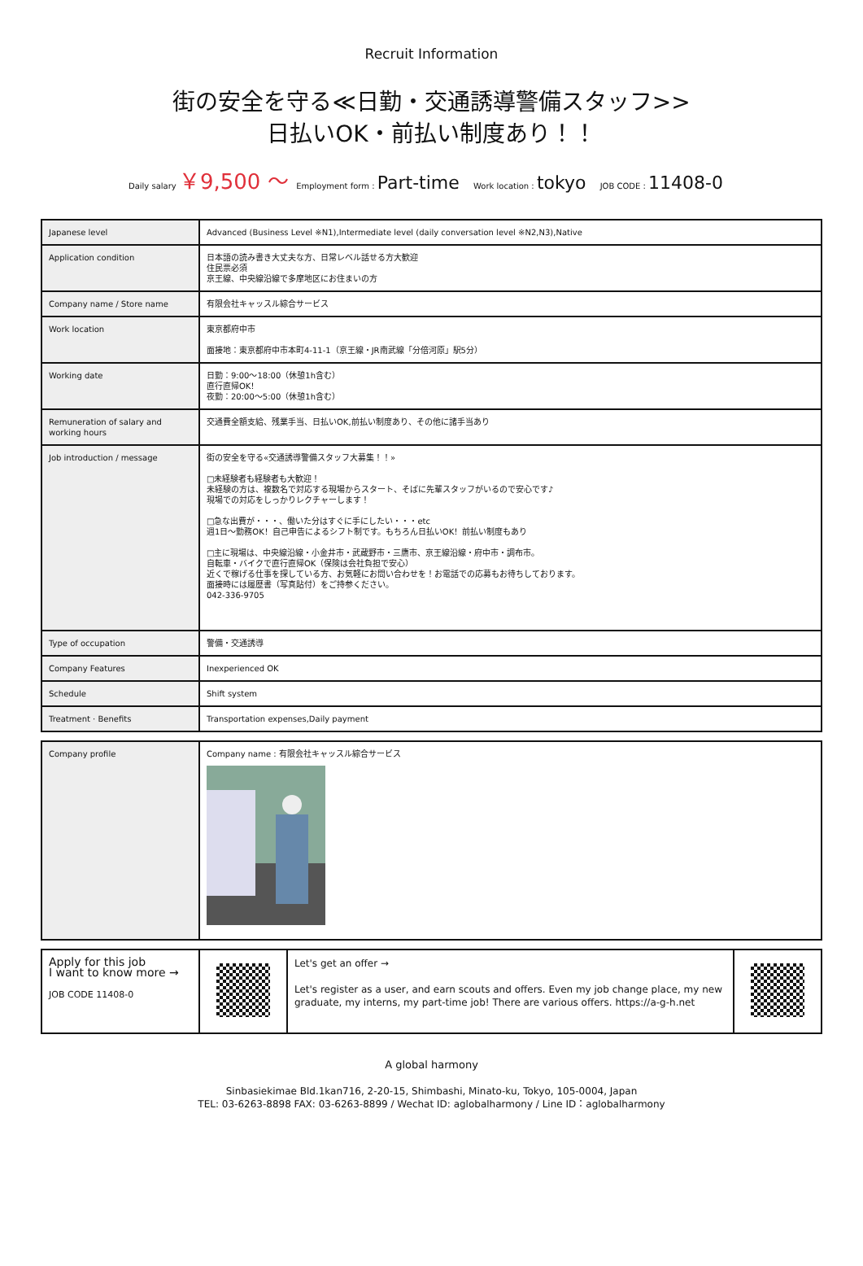Recruit Information
街の安全を守る≪日勤・交通誘導警備スタッフ>>
日払いOK・前払い制度あり！！
Daily salary ￥9,500 〜 Employment form : Part-time Work location : tokyo JOB CODE : 11408-0
| Japanese level | Advanced (Business Level ※N1),Intermediate level (daily conversation level ※N2,N3),Native |
| Application condition | 日本語の読み書き大丈夫な方、日常レベル話せる方大歓迎 住民票必須 京王線、中央線沿線で多摩地区にお住まいの方 |
| Company name / Store name | 有限会社キャッスル綜合サービス |
| Work location | 東京都府中市 面接地：東京都府中市本町4-11-1（京王線・JR南武線「分倍河原」駅5分） |
| Working date | 日勤：9:00～18:00（休憩1h含む） 直行直帰OK！ 夜勤：20:00～5:00（休憩1h含む） |
| Remuneration of salary and working hours | 交通費全額支給、残業手当、日払いOK,前払い制度あり、その他に諸手当あり |
| Job introduction / message | 街の安全を守る«交通誘導警備スタッフ大募集！！» □未経験者も経験者も大歓迎！ 未経験の方は、複数名で対応する現場からスタート、そばに先輩スタッフがいるので安心です♪ 現場での対応をしっかりレクチャーします！ □急な出費が・・・、働いた分はすぐに手にしたい・・・etc 週1日～勤務OK！自己申告によるシフト制です。もちろん日払いOK！前払い制度もあり □主に現場は、中央線沿線・小金井市・武蔵野市・三鷹市、京王線沿線・府中市・調布市。 自転車・バイクで直行直帰OK（保険は会社負担で安心） 近くで稼げる仕事を探している方、お気軽にお問い合わせを！お電話での応募もお待ちしております。 面接時には履歴書（写真貼付）をご持参ください。 042-336-9705 |
| Type of occupation | 警備・交通誘導 |
| Company Features | Inexperienced OK |
| Schedule | Shift system |
| Treatment · Benefits | Transportation expenses,Daily payment |
| Company profile | Company name : 有限会社キャッスル綜合サービス |
| Apply for this job I want to know more → JOB CODE 11408-0 | | Let's get an offer → Let's register as a user, and earn scouts and offers. Even my job change place, my new graduate, my interns, my part-time job! There are various offers. https://a-g-h.net | |
A global harmony
Sinbasiekimae Bld.1kan716, 2-20-15, Shimbashi, Minato-ku, Tokyo, 105-0004, Japan
TEL: 03-6263-8898 FAX: 03-6263-8899 / Wechat ID: aglobalharmony / Line ID：aglobalharmony